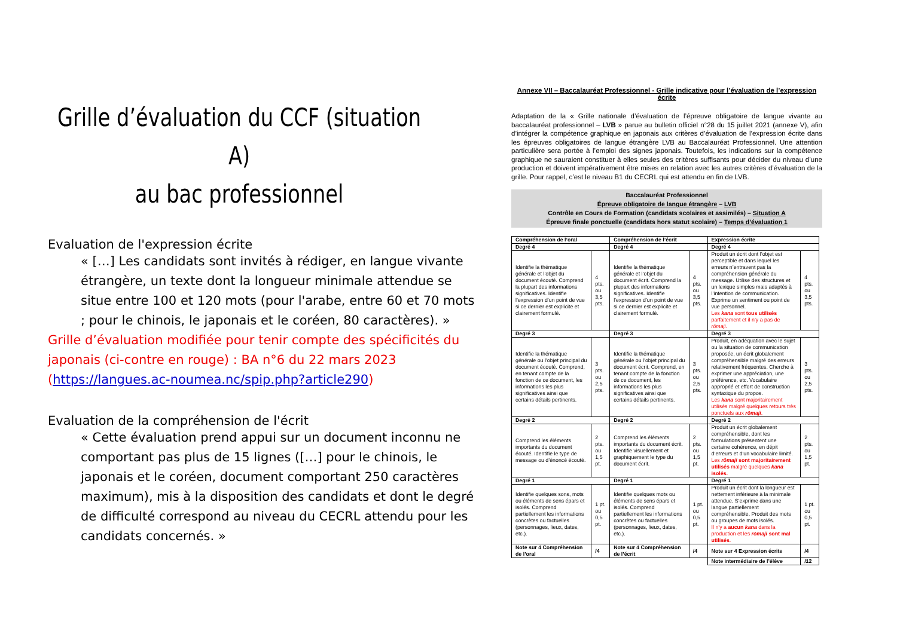Grille d’évaluation du CCF (situation A)
au bac professionnel
Evaluation de l'expression écrite
« […] Les candidats sont invités à rédiger, en langue vivante étrangère, un texte dont la longueur minimale attendue se situe entre 100 et 120 mots (pour l'arabe, entre 60 et 70 mots ; pour le chinois, le japonais et le coréen, 80 caractères). »
Grille d’évaluation modifiée pour tenir compte des spécificités du japonais (ci-contre en rouge) : BA n°6 du 22 mars 2023 (https://langues.ac-noumea.nc/spip.php?article290)
Evaluation de la compréhension de l'écrit
« Cette évaluation prend appui sur un document inconnu ne comportant pas plus de 15 lignes ([…] pour le chinois, le japonais et le coréen, document comportant 250 caractères maximum), mis à la disposition des candidats et dont le degré de difficulté correspond au niveau du CECRL attendu pour les candidats concernés. »
Annexe VII – Baccalauréat Professionnel - Grille indicative pour l’évaluation de l’expression écrite
Adaptation de la « Grille nationale d’évaluation de l’épreuve obligatoire de langue vivante au baccalauréat professionnel – LVB » parue au bulletin officiel n°28 du 15 juillet 2021 (annexe V), afin d’intégrer la compétence graphique en japonais aux critères d’évaluation de l’expression écrite dans les épreuves obligatoires de langue étrangère LVB au Baccalauréat Professionnel. Une attention particulière sera portée à l’emploi des signes japonais. Toutefois, les indications sur la compétence graphique ne sauraient constituer à elles seules des critères suffisants pour décider du niveau d’une production et doivent impérativement être mises en relation avec les autres critères d’évaluation de la grille. Pour rappel, c’est le niveau B1 du CECRL qui est attendu en fin de LVB.
Baccalauréat Professionnel
Épreuve obligatoire de langue étrangère – LVB
Contrôle en Cours de Formation (candidats scolaires et assimilés) – Situation A
Épreuve finale ponctuelle (candidats hors statut scolaire) – Temps d’évaluation 1
| Compréhension de l’oral | | Compréhension de l’écrit | | Expression écrite | |
| --- | --- | --- | --- | --- | --- |
| Degré 4 | | Degré 4 | | Degré 4 | |
| Identifie la thématique générale et l’objet du document écouté. Comprend la plupart des informations significatives. Identifie l’expression d’un point de vue si ce dernier est explicite et clairement formulé. | 4 pts. ou 3,5 pts. | Identifie la thématique générale et l’objet du document écrit. Comprend la plupart des informations significatives. Identifie l’expression d’un point de vue si ce dernier est explicite et clairement formulé. | 4 pts. ou 3,5 pts. | Produit un écrit dont l’objet est perceptible et dans lequel les erreurs n’entravent pas la compréhension générale du message. Utilise des structures et un lexique simples mais adaptés à l’intention de communication. Exprime un sentiment ou point de vue personnel. Les kana sont tous utilisés parfaitement et il n’y a pas de rōmaji . | 4 pts. ou 3,5 pts. |
| Degré 3 | | Degré 3 | | Degré 3 | |
| Identifie la thématique générale ou l’objet principal du document écouté. Comprend, en tenant compte de la fonction de ce document, les informations les plus significatives ainsi que certains détails pertinents. | 3 pts. ou 2,5 pts. | Identifie la thématique générale ou l’objet principal du document écrit. Comprend, en tenant compte de la fonction de ce document, les informations les plus significatives ainsi que certains détails pertinents. | 3 pts. ou 2,5 pts. | Produit, en adéquation avec le sujet ou la situation de communication proposée, un écrit globalement compréhensible malgré des erreurs relativement fréquentes. Cherche à exprimer une appréciation, une préférence, etc. Vocabulaire approprié et effort de construction syntaxique du propos. Les kana sont majoritairement utilisés malgré quelques retours très ponctuels aux rōmaji . | 3 pts. ou 2,5 pts. |
| Degré 2 | | Degré 2 | | Degré 2 | |
| Comprend les éléments importants du document écouté. Identifie le type de message ou d’énoncé écouté. | 2 pts. ou 1,5 pt. | Comprend les éléments importants du document écrit. Identifie visuellement et graphiquement le type du document écrit. | 2 pts. ou 1,5 pt. | Produit un écrit globalement compréhensible, dont les formulations présentent une certaine cohérence, en dépit d’erreurs et d’un vocabulaire limité. Les rōmaji sont majoritairement utilisés malgré quelques kana isolés. | 2 pts. ou 1,5 pt. |
| Degré 1 | | Degré 1 | | Degré 1 | |
| Identifie quelques sons, mots ou éléments de sens épars et isolés. Comprend partiellement les informations concrètes ou factuelles (personnages, lieux, dates, etc.). | 1 pt. ou 0,5 pt. | Identifie quelques mots ou éléments de sens épars et isolés. Comprend partiellement les informations concrètes ou factuelles (personnages, lieux, dates, etc.). | 1 pt. ou 0,5 pt. | Produit un écrit dont la longueur est nettement inférieure à la minimale attendue. S’exprime dans une langue partiellement compréhensible. Produit des mots ou groupes de mots isolés. Il n’y a aucun kana dans la production et les rōmaji sont mal utilisés . | 1 pt. ou 0,5 pt. |
| Note sur 4 Compréhension de l’oral | /4 | Note sur 4 Compréhension de l’écrit | /4 | Note sur 4 Expression écrite | /4 |
| | | | | Note intermédiaire de l’élève | /12 |